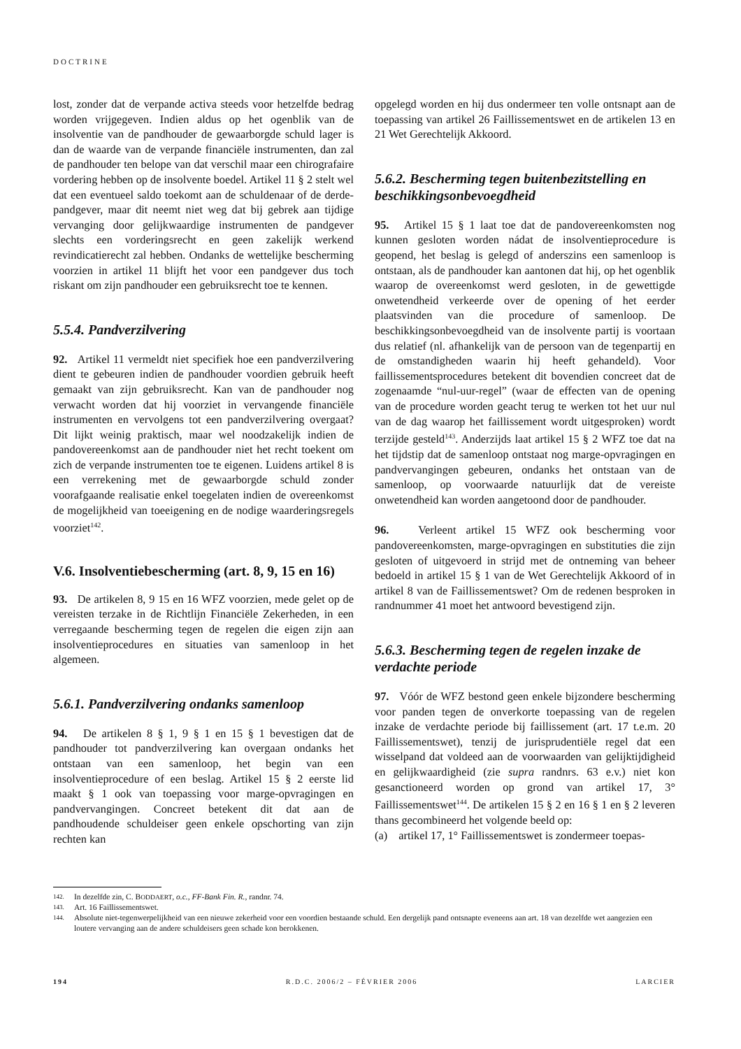DOCTRINE
lost, zonder dat de verpande activa steeds voor hetzelfde bedrag worden vrijgegeven. Indien aldus op het ogenblik van de insolventie van de pandhouder de gewaarborgde schuld lager is dan de waarde van de verpande financiële instrumenten, dan zal de pandhouder ten belope van dat verschil maar een chirografaire vordering hebben op de insolvente boedel. Artikel 11 § 2 stelt wel dat een eventueel saldo toekomt aan de schuldenaar of de derde-pandgever, maar dit neemt niet weg dat bij gebrek aan tijdige vervanging door gelijkwaardige instrumenten de pandgever slechts een vorderingsrecht en geen zakelijk werkend revindicatierecht zal hebben. Ondanks de wettelijke bescherming voorzien in artikel 11 blijft het voor een pandgever dus toch riskant om zijn pandhouder een gebruiksrecht toe te kennen.
5.5.4. Pandverzilvering
92. Artikel 11 vermeldt niet specifiek hoe een pandverzilvering dient te gebeuren indien de pandhouder voordien gebruik heeft gemaakt van zijn gebruiksrecht. Kan van de pandhouder nog verwacht worden dat hij voorziet in vervangende financiële instrumenten en vervolgens tot een pandverzilvering overgaat? Dit lijkt weinig praktisch, maar wel noodzakelijk indien de pandovereenkomst aan de pandhouder niet het recht toekent om zich de verpande instrumenten toe te eigenen. Luidens artikel 8 is een verrekening met de gewaarborgde schuld zonder voorafgaande realisatie enkel toegelaten indien de overeenkomst de mogelijkheid van toeeigening en de nodige waarderingsregels voorziet<sup>142</sup>.
V.6. Insolventiebescherming (art. 8, 9, 15 en 16)
93. De artikelen 8, 9 15 en 16 WFZ voorzien, mede gelet op de vereisten terzake in de Richtlijn Financiële Zekerheden, in een verregaande bescherming tegen de regelen die eigen zijn aan insolventieprocedures en situaties van samenloop in het algemeen.
5.6.1. Pandverzilvering ondanks samenloop
94. De artikelen 8 § 1, 9 § 1 en 15 § 1 bevestigen dat de pandhouder tot pandverzilvering kan overgaan ondanks het ontstaan van een samenloop, het begin van een insolventieprocedure of een beslag. Artikel 15 § 2 eerste lid maakt § 1 ook van toepassing voor marge-opvragingen en pandvervangingen. Concreet betekent dit dat aan de pandhoudende schuldeiser geen enkele opschorting van zijn rechten kan
opgelegd worden en hij dus ondermeer ten volle ontsnapt aan de toepassing van artikel 26 Faillissementswet en de artikelen 13 en 21 Wet Gerechtelijk Akkoord.
5.6.2. Bescherming tegen buitenbezitstelling en beschikkingsonbevoegdheid
95. Artikel 15 § 1 laat toe dat de pandovereenkomsten nog kunnen gesloten worden nádat de insolventieprocedure is geopend, het beslag is gelegd of anderszins een samenloop is ontstaan, als de pandhouder kan aantonen dat hij, op het ogenblik waarop de overeenkomst werd gesloten, in de gewettigde onwetendheid verkeerde over de opening of het eerder plaatsvinden van die procedure of samenloop. De beschikkingsonbevoegdheid van de insolvente partij is voortaan dus relatief (nl. afhankelijk van de persoon van de tegenpartij en de omstandigheden waarin hij heeft gehandeld). Voor faillissementsprocedures betekent dit bovendien concreet dat de zogenaamde “nul-uur-regel” (waar de effecten van de opening van de procedure worden geacht terug te werken tot het uur nul van de dag waarop het faillissement wordt uitgesproken) wordt terzijde gesteld<sup>143</sup>. Anderzijds laat artikel 15 § 2 WFZ toe dat na het tijdstip dat de samenloop ontstaat nog marge-opvragingen en pandvervangingen gebeuren, ondanks het ontstaan van de samenloop, op voorwaarde natuurlijk dat de vereiste onwetendheid kan worden aangetoond door de pandhouder.
96. Verleent artikel 15 WFZ ook bescherming voor pandovereenkomsten, marge-opvragingen en substituties die zijn gesloten of uitgevoerd in strijd met de ontneming van beheer bedoeld in artikel 15 § 1 van de Wet Gerechtelijk Akkoord of in artikel 8 van de Faillissementswet? Om de redenen besproken in randnummer 41 moet het antwoord bevestigend zijn.
5.6.3. Bescherming tegen de regelen inzake de verdachte periode
97. Vóór de WFZ bestond geen enkele bijzondere bescherming voor panden tegen de onverkorte toepassing van de regelen inzake de verdachte periode bij faillissement (art. 17 t.e.m. 20 Faillissementswet), tenzij de jurisprudentiële regel dat een wisselpand dat voldeed aan de voorwaarden van gelijktijdigheid en gelijkwaardigheid (zie supra randnrs. 63 e.v.) niet kon gesanctioneerd worden op grond van artikel 17, 3° Faillissementswet<sup>144</sup>. De artikelen 15 § 2 en 16 § 1 en § 2 leveren thans gecombineerd het volgende beeld op:
(a) artikel 17, 1° Faillissementswet is zondermeer toepas-
142. In dezelfde zin, C. BODDAERT, o.c., FF-Bank Fin. R., randnr. 74.
143. Art. 16 Faillissementswet.
144. Absolute niet-tegenwerpelijkheid van een nieuwe zekerheid voor een voordien bestaande schuld. Een dergelijk pand ontsnapte eveneens aan art. 18 van dezelfde wet aangezien een loutere vervanging aan de andere schuldeisers geen schade kon berokkenen.
194 R.D.C. 2006/2 – FÉVRIER 2006 LARCIER